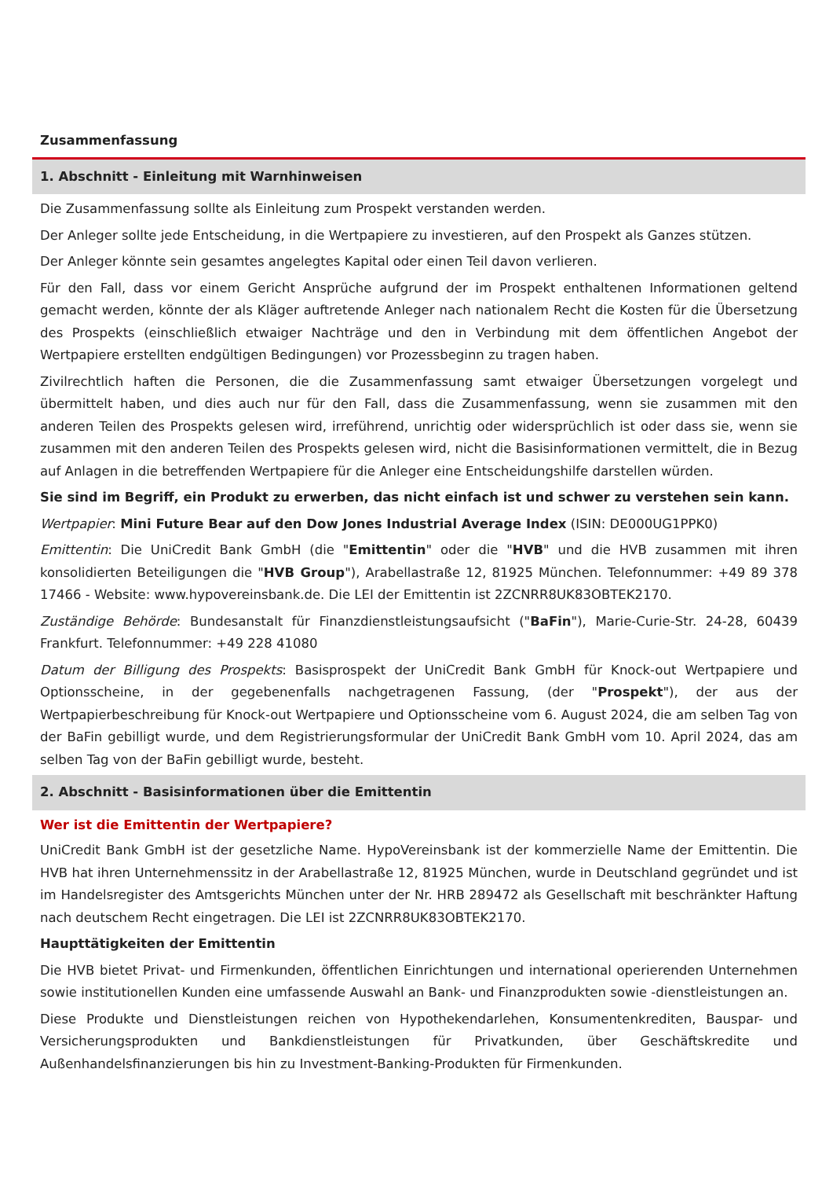Zusammenfassung
1. Abschnitt - Einleitung mit Warnhinweisen
Die Zusammenfassung sollte als Einleitung zum Prospekt verstanden werden.
Der Anleger sollte jede Entscheidung, in die Wertpapiere zu investieren, auf den Prospekt als Ganzes stützen.
Der Anleger könnte sein gesamtes angelegtes Kapital oder einen Teil davon verlieren.
Für den Fall, dass vor einem Gericht Ansprüche aufgrund der im Prospekt enthaltenen Informationen geltend gemacht werden, könnte der als Kläger auftretende Anleger nach nationalem Recht die Kosten für die Übersetzung des Prospekts (einschließlich etwaiger Nachträge und den in Verbindung mit dem öffentlichen Angebot der Wertpapiere erstellten endgültigen Bedingungen) vor Prozessbeginn zu tragen haben.
Zivilrechtlich haften die Personen, die die Zusammenfassung samt etwaiger Übersetzungen vorgelegt und übermittelt haben, und dies auch nur für den Fall, dass die Zusammenfassung, wenn sie zusammen mit den anderen Teilen des Prospekts gelesen wird, irreführend, unrichtig oder widersprüchlich ist oder dass sie, wenn sie zusammen mit den anderen Teilen des Prospekts gelesen wird, nicht die Basisinformationen vermittelt, die in Bezug auf Anlagen in die betreffenden Wertpapiere für die Anleger eine Entscheidungshilfe darstellen würden.
Sie sind im Begriff, ein Produkt zu erwerben, das nicht einfach ist und schwer zu verstehen sein kann.
Wertpapier: Mini Future Bear auf den Dow Jones Industrial Average Index (ISIN: DE000UG1PPK0)
Emittentin: Die UniCredit Bank GmbH (die "Emittentin" oder die "HVB" und die HVB zusammen mit ihren konsolidierten Beteiligungen die "HVB Group"), Arabellastraße 12, 81925 München. Telefonnummer: +49 89 378 17466 - Website: www.hypovereinsbank.de. Die LEI der Emittentin ist 2ZCNRR8UK83OBTEK2170.
Zuständige Behörde: Bundesanstalt für Finanzdienstleistungsaufsicht ("BaFin"), Marie-Curie-Str. 24-28, 60439 Frankfurt. Telefonnummer: +49 228 41080
Datum der Billigung des Prospekts: Basisprospekt der UniCredit Bank GmbH für Knock-out Wertpapiere und Optionsscheine, in der gegebenenfalls nachgetragenen Fassung, (der "Prospekt"), der aus der Wertpapierbeschreibung für Knock-out Wertpapiere und Optionsscheine vom 6. August 2024, die am selben Tag von der BaFin gebilligt wurde, und dem Registrierungsformular der UniCredit Bank GmbH vom 10. April 2024, das am selben Tag von der BaFin gebilligt wurde, besteht.
2. Abschnitt - Basisinformationen über die Emittentin
Wer ist die Emittentin der Wertpapiere?
UniCredit Bank GmbH ist der gesetzliche Name. HypoVereinsbank ist der kommerzielle Name der Emittentin. Die HVB hat ihren Unternehmenssitz in der Arabellastraße 12, 81925 München, wurde in Deutschland gegründet und ist im Handelsregister des Amtsgerichts München unter der Nr. HRB 289472 als Gesellschaft mit beschränkter Haftung nach deutschem Recht eingetragen. Die LEI ist 2ZCNRR8UK83OBTEK2170.
Haupttätigkeiten der Emittentin
Die HVB bietet Privat- und Firmenkunden, öffentlichen Einrichtungen und international operierenden Unternehmen sowie institutionellen Kunden eine umfassende Auswahl an Bank- und Finanzprodukten sowie -dienstleistungen an.
Diese Produkte und Dienstleistungen reichen von Hypothekendarlehen, Konsumentenkrediten, Bauspar- und Versicherungsprodukten und Bankdienstleistungen für Privatkunden, über Geschäftskredite und Außenhandelsfinanzierungen bis hin zu Investment-Banking-Produkten für Firmenkunden.